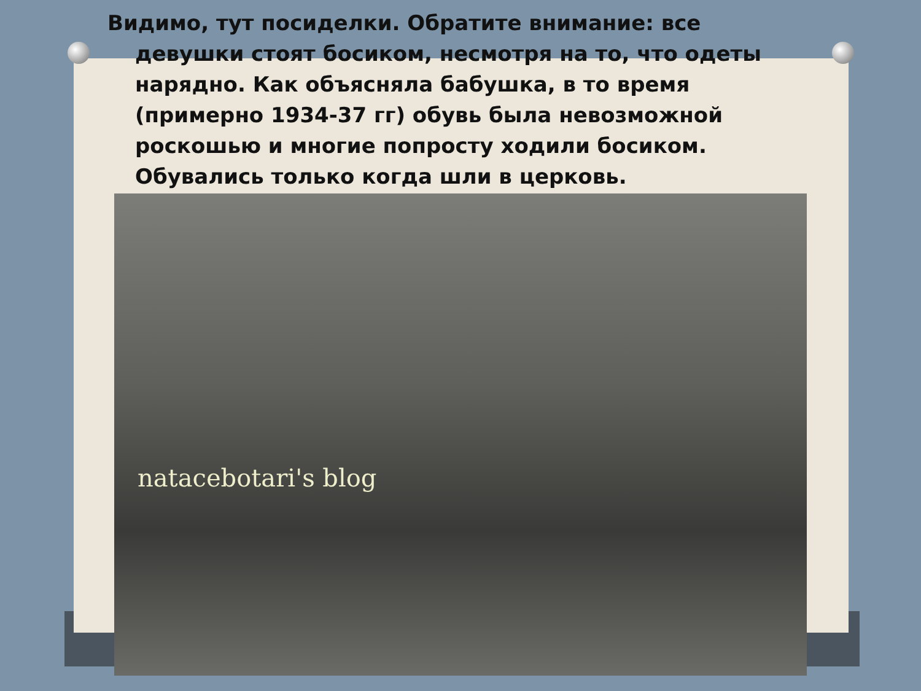Видимо, тут посиделки. Обратите внимание: все девушки стоят босиком, несмотря на то, что одеты нарядно. Как объясняла бабушка, в то время (примерно 1934-37 гг) обувь была невозможной роскошью и многие попросту ходили босиком. Обувались только когда шли в церковь.
natacebotari's blog